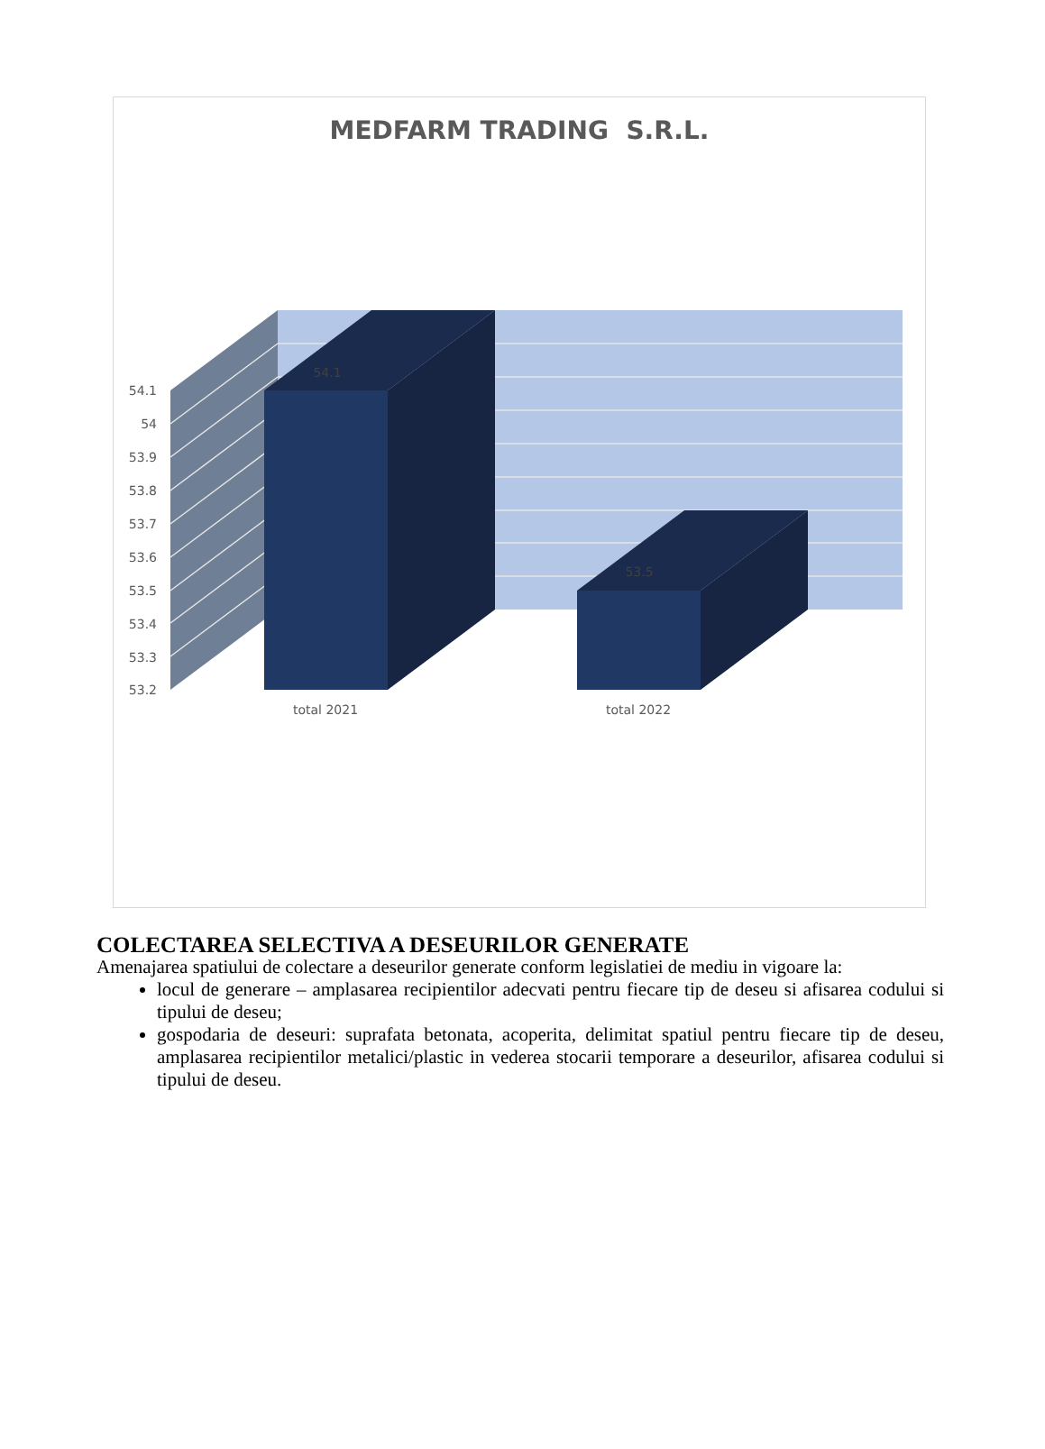MEDFARM TRADING S.R.L.
54.1
54
53.9
53.8
53.7
53.6
53.5
53.4
53.3
53.2
54.1
53.5
total 2021
total 2022
COLECTAREA SELECTIVA A DESEURILOR GENERATE
Amenajarea spatiului de colectare a deseurilor generate conform legislatiei de mediu in vigoare la:
locul de generare – amplasarea recipientilor adecvati pentru fiecare tip de deseu si afisarea codului si tipului de deseu;
gospodaria de deseuri: suprafata betonata, acoperita, delimitat spatiul pentru fiecare tip de deseu, amplasarea recipientilor metalici/plastic in vederea stocarii temporare a deseurilor, afisarea codului si tipului de deseu.